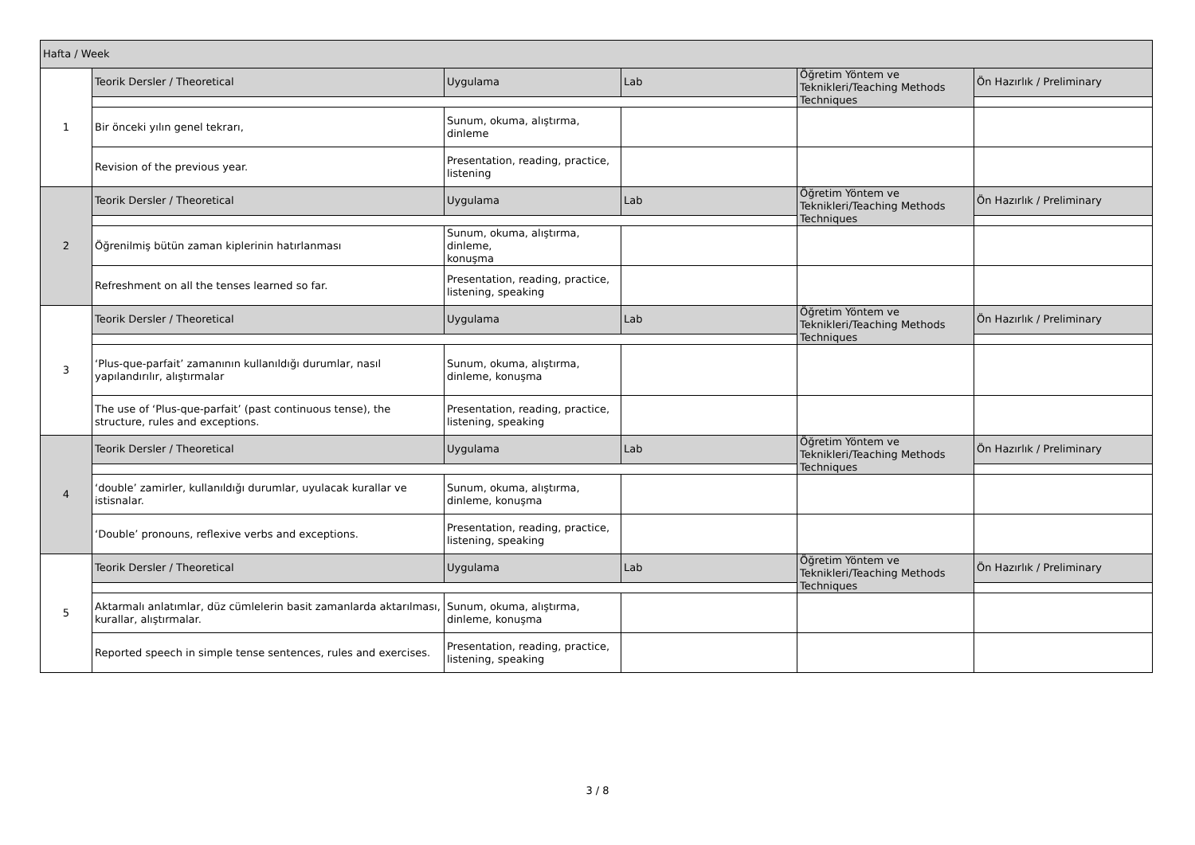| Hafta / Week | | | | | |
| 1 | Teorik Dersler / Theoretical | Uygulama | Lab | Öğretim Yöntem ve Teknikleri/Teaching Methods Techniques | Ön Hazırlık / Preliminary |
| | Bir önceki yılın genel tekrarı, | Sunum, okuma, alıştırma, dinleme | | | |
| | Revision of the previous year. | Presentation, reading, practice, listening | | | |
| 2 | Teorik Dersler / Theoretical | Uygulama | Lab | Öğretim Yöntem ve Teknikleri/Teaching Methods Techniques | Ön Hazırlık / Preliminary |
| | Öğrenilmiş bütün zaman kiplerinin hatırlanması | Sunum, okuma, alıştırma, dinleme, konuşma | | | |
| | Refreshment on all the tenses learned so far. | Presentation, reading, practice, listening, speaking | | | |
| 3 | Teorik Dersler / Theoretical | Uygulama | Lab | Öğretim Yöntem ve Teknikleri/Teaching Methods Techniques | Ön Hazırlık / Preliminary |
| | ‘Plus-que-parfait’ zamanının kullanıldığı durumlar, nasıl yapılandırılır, alıştırmalar | Sunum, okuma, alıştırma, dinleme, konuşma | | | |
| | The use of ‘Plus-que-parfait’ (past continuous tense), the structure, rules and exceptions. | Presentation, reading, practice, listening, speaking | | | |
| 4 | Teorik Dersler / Theoretical | Uygulama | Lab | Öğretim Yöntem ve Teknikleri/Teaching Methods Techniques | Ön Hazırlık / Preliminary |
| | ‘double’ zamirler, kullanıldığı durumlar, uyulacak kurallar ve istisnalar. | Sunum, okuma, alıştırma, dinleme, konuşma | | | |
| | ‘Double’ pronouns, reflexive verbs and exceptions. | Presentation, reading, practice, listening, speaking | | | |
| 5 | Teorik Dersler / Theoretical | Uygulama | Lab | Öğretim Yöntem ve Teknikleri/Teaching Methods Techniques | Ön Hazırlık / Preliminary |
| | Aktarmalı anlatımlar, düz cümlelerin basit zamanlarda aktarılması, kurallar, alıştırmalar. | Sunum, okuma, alıştırma, dinleme, konuşma | | | |
| | Reported speech in simple tense sentences, rules and exercises. | Presentation, reading, practice, listening, speaking | | | |
3 / 8